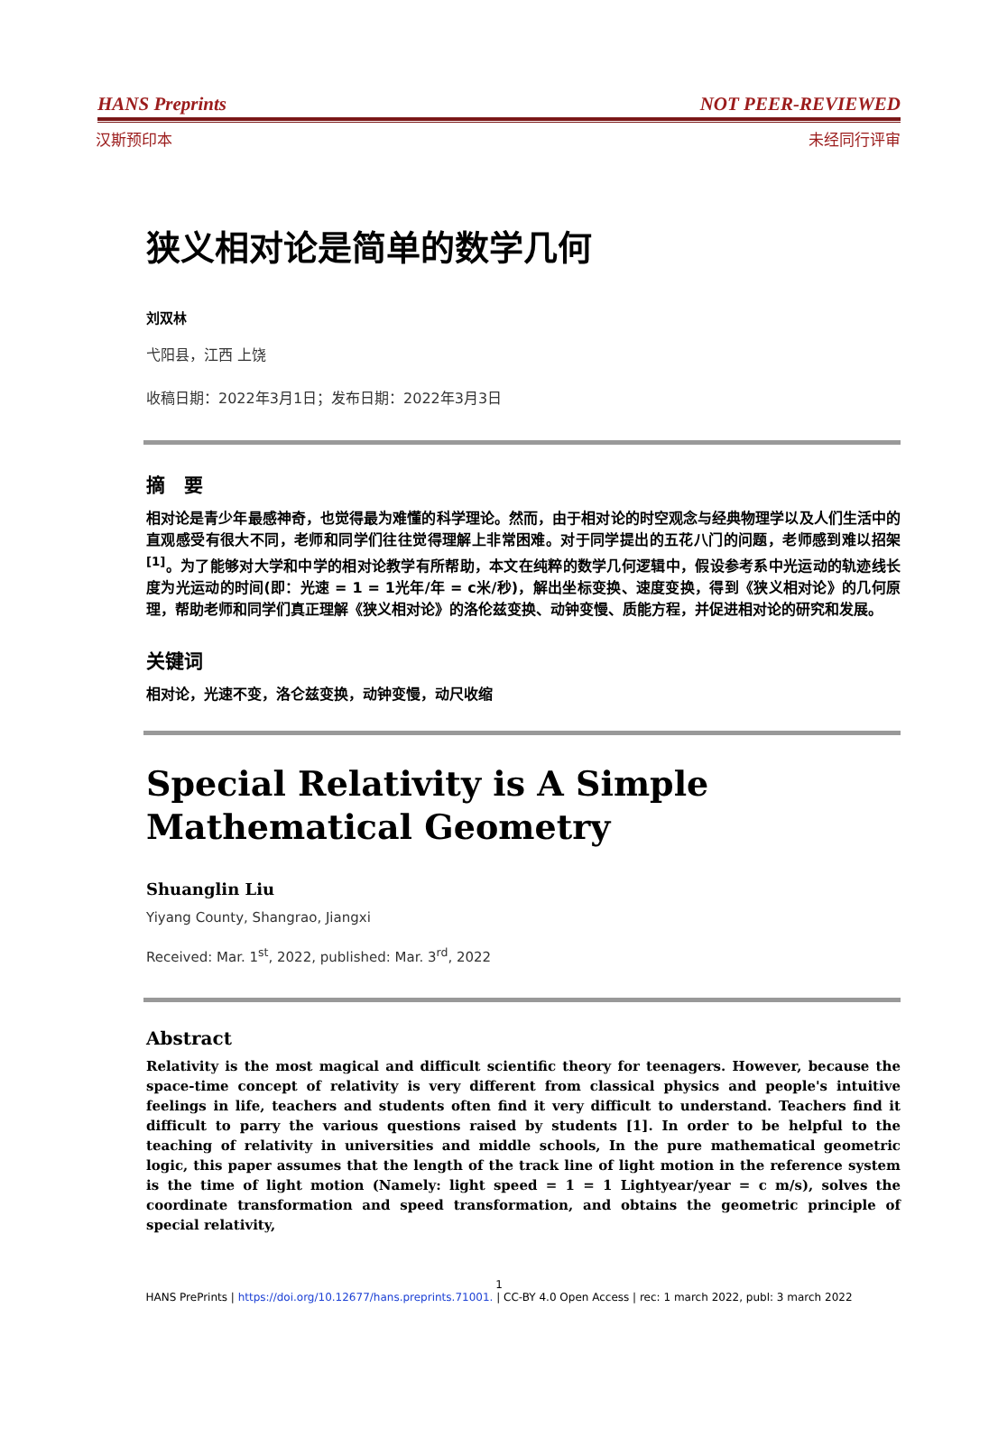HANS Preprints NOT PEER-REVIEWED
汉斯预印本 未经同行评审
狭义相对论是简单的数学几何
刘双林
弋阳县，江西 上饶
收稿日期：2022年3月1日；发布日期：2022年3月3日
摘　要
相对论是青少年最感神奇，也觉得最为难懂的科学理论。然而，由于相对论的时空观念与经典物理学以及人们生活中的直观感受有很大不同，老师和同学们往往觉得理解上非常困难。对于同学提出的五花八门的问题，老师感到难以招架<sup>[1]</sup>。为了能够对大学和中学的相对论教学有所帮助，本文在纯粹的数学几何逻辑中，假设参考系中光运动的轨迹线长度为光运动的时间(即：光速 = 1 = 1光年/年 = c米/秒)，解出坐标变换、速度变换，得到《狭义相对论》的几何原理，帮助老师和同学们真正理解《狭义相对论》的洛伦兹变换、动钟变慢、质能方程，并促进相对论的研究和发展。
关键词
相对论，光速不变，洛仑兹变换，动钟变慢，动尺收缩
Special Relativity is A Simple Mathematical Geometry
Shuanglin Liu
Yiyang County, Shangrao, Jiangxi
Received: Mar. 1<sup>st</sup>, 2022, published: Mar. 3<sup>rd</sup>, 2022
Abstract
Relativity is the most magical and difficult scientific theory for teenagers. However, because the space-time concept of relativity is very different from classical physics and people's intuitive feelings in life, teachers and students often find it very difficult to understand. Teachers find it difficult to parry the various questions raised by students [1]. In order to be helpful to the teaching of relativity in universities and middle schools, In the pure mathematical geometric logic, this paper assumes that the length of the track line of light motion in the reference system is the time of light motion (Namely: light speed = 1 = 1 Lightyear/year = c m/s), solves the coordinate transformation and speed transformation, and obtains the geometric principle of special relativity,
1
HANS PrePrints | https://doi.org/10.12677/hans.preprints.71001. | CC-BY 4.0 Open Access | rec: 1 march 2022, publ: 3 march 2022